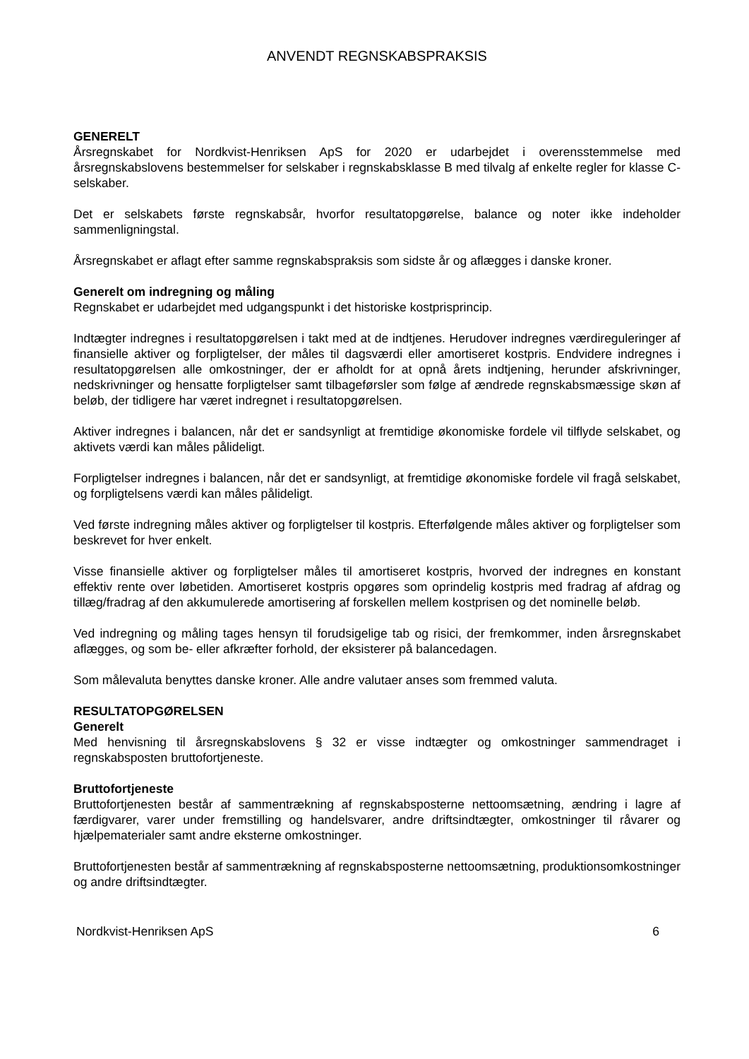ANVENDT REGNSKABSPRAKSIS
GENERELT
Årsregnskabet for Nordkvist-Henriksen ApS for 2020 er udarbejdet i overensstemmelse med årsregnskabslovens bestemmelser for selskaber i regnskabsklasse B med tilvalg af enkelte regler for klasse C-selskaber.
Det er selskabets første regnskabsår, hvorfor resultatopgørelse, balance og noter ikke indeholder sammenligningstal.
Årsregnskabet er aflagt efter samme regnskabspraksis som sidste år og aflægges i danske kroner.
Generelt om indregning og måling
Regnskabet er udarbejdet med udgangspunkt i det historiske kostprisprincip.
Indtægter indregnes i resultatopgørelsen i takt med at de indtjenes. Herudover indregnes værdireguleringer af finansielle aktiver og forpligtelser, der måles til dagsværdi eller amortiseret kostpris. Endvidere indregnes i resultatopgørelsen alle omkostninger, der er afholdt for at opnå årets indtjening, herunder afskrivninger, nedskrivninger og hensatte forpligtelser samt tilbageførsler som følge af ændrede regnskabsmæssige skøn af beløb, der tidligere har været indregnet i resultatopgørelsen.
Aktiver indregnes i balancen, når det er sandsynligt at fremtidige økonomiske fordele vil tilflyde selskabet, og aktivets værdi kan måles pålideligt.
Forpligtelser indregnes i balancen, når det er sandsynligt, at fremtidige økonomiske fordele vil fragå selskabet, og forpligtelsens værdi kan måles pålideligt.
Ved første indregning måles aktiver og forpligtelser til kostpris. Efterfølgende måles aktiver og forpligtelser som beskrevet for hver enkelt.
Visse finansielle aktiver og forpligtelser måles til amortiseret kostpris, hvorved der indregnes en konstant effektiv rente over løbetiden. Amortiseret kostpris opgøres som oprindelig kostpris med fradrag af afdrag og tillæg/fradrag af den akkumulerede amortisering af forskellen mellem kostprisen og det nominelle beløb.
Ved indregning og måling tages hensyn til forudsigelige tab og risici, der fremkommer, inden årsregnskabet aflægges, og som be- eller afkræfter forhold, der eksisterer på balancedagen.
Som målevaluta benyttes danske kroner. Alle andre valutaer anses som fremmed valuta.
RESULTATOPGØRELSEN
Generelt
Med henvisning til årsregnskabslovens § 32 er visse indtægter og omkostninger sammendraget i regnskabsposten bruttofortjeneste.
Bruttofortjeneste
Bruttofortjenesten består af sammentrækning af regnskabsposterne nettoomsætning, ændring i lagre af færdigvarer, varer under fremstilling og handelsvarer, andre driftsindtægter, omkostninger til råvarer og hjælpematerialer samt andre eksterne omkostninger.
Bruttofortjenesten består af sammentrækning af regnskabsposterne nettoomsætning, produktionsomkostninger og andre driftsindtægter.
Nordkvist-Henriksen ApS 6